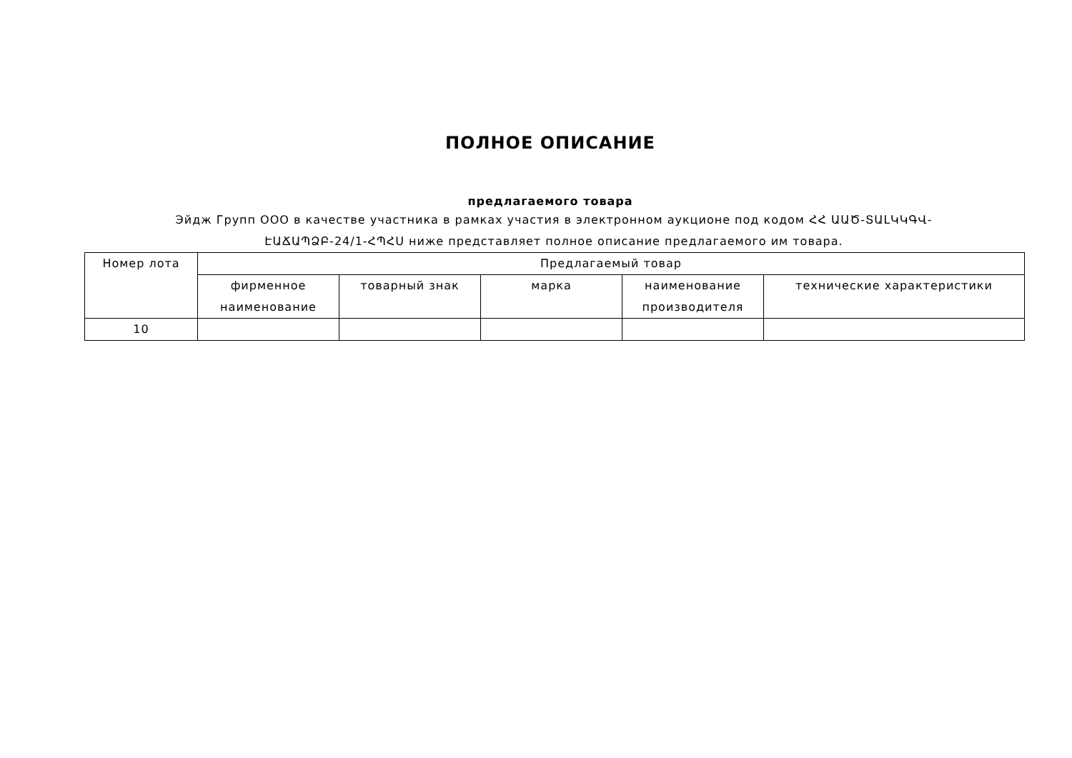ПОЛНОЕ ОПИСАНИЕ
предлагаемого товара
Эйдж Групп ООО в качестве участника в рамках участия в электронном аукционе под кодом ՀՀ ԱԱԾ-ՏԱԼԿԿԳՎ-ԷԱՃԱՊՁԲ-24/1-ՀՊՀՍ ниже представляет полное описание предлагаемого им товара.
| Номер лота | Предлагаемый товар | | | | |
| --- | --- | --- | --- | --- | --- |
| | фирменное наименование | товарный знак | марка | наименование производителя | технические характеристики |
| 10 | | | | | |